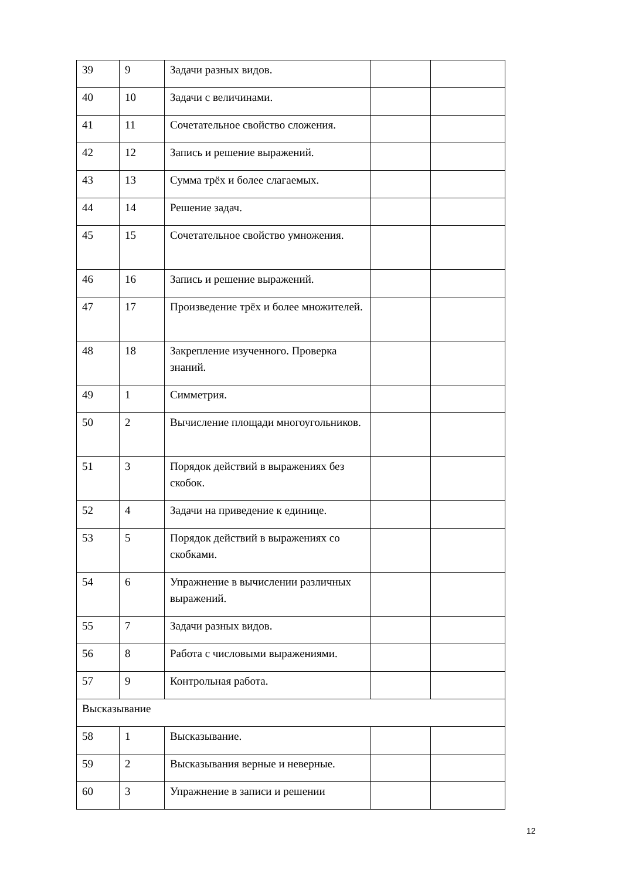| 39 | 9 | Задачи разных видов. | | |
| 40 | 10 | Задачи с величинами. | | |
| 41 | 11 | Сочетательное свойство сложения. | | |
| 42 | 12 | Запись и решение выражений. | | |
| 43 | 13 | Сумма трёх и более слагаемых. | | |
| 44 | 14 | Решение задач. | | |
| 45 | 15 | Сочетательное свойство умножения. | | |
| 46 | 16 | Запись и решение выражений. | | |
| 47 | 17 | Произведение трёх и более множителей. | | |
| 48 | 18 | Закрепление изученного. Проверка знаний. | | |
| 49 | 1 | Симметрия. | | |
| 50 | 2 | Вычисление площади многоугольников. | | |
| 51 | 3 | Порядок действий в выражениях без скобок. | | |
| 52 | 4 | Задачи на приведение к единице. | | |
| 53 | 5 | Порядок действий в выражениях со скобками. | | |
| 54 | 6 | Упражнение в вычислении различных выражений. | | |
| 55 | 7 | Задачи разных видов. | | |
| 56 | 8 | Работа с числовыми выражениями. | | |
| 57 | 9 | Контрольная работа. | | |
| Высказывание | | | | |
| 58 | 1 | Высказывание. | | |
| 59 | 2 | Высказывания верные и неверные. | | |
| 60 | 3 | Упражнение в записи и решении | | |
12